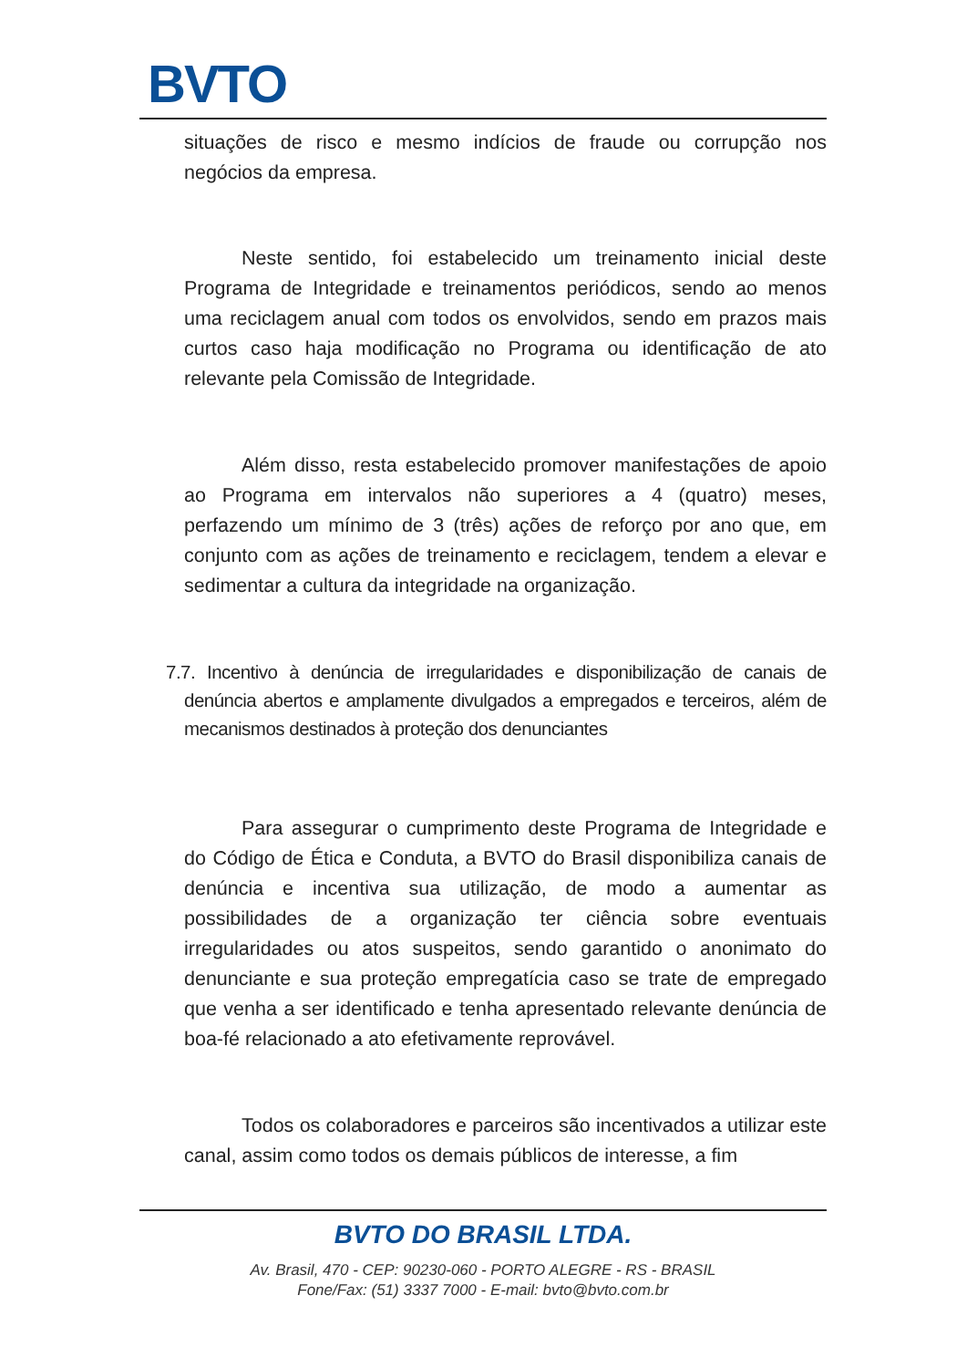BVTO
situações de risco e mesmo indícios de fraude ou corrupção nos negócios da empresa.
Neste sentido, foi estabelecido um treinamento inicial deste Programa de Integridade e treinamentos periódicos, sendo ao menos uma reciclagem anual com todos os envolvidos, sendo em prazos mais curtos caso haja modificação no Programa ou identificação de ato relevante pela Comissão de Integridade.
Além disso, resta estabelecido promover manifestações de apoio ao Programa em intervalos não superiores a 4 (quatro) meses, perfazendo um mínimo de 3 (três) ações de reforço por ano que, em conjunto com as ações de treinamento e reciclagem, tendem a elevar e sedimentar a cultura da integridade na organização.
7.7. Incentivo à denúncia de irregularidades e disponibilização de canais de denúncia abertos e amplamente divulgados a empregados e terceiros, além de mecanismos destinados à proteção dos denunciantes
Para assegurar o cumprimento deste Programa de Integridade e do Código de Ética e Conduta, a BVTO do Brasil disponibiliza canais de denúncia e incentiva sua utilização, de modo a aumentar as possibilidades de a organização ter ciência sobre eventuais irregularidades ou atos suspeitos, sendo garantido o anonimato do denunciante e sua proteção empregatícia caso se trate de empregado que venha a ser identificado e tenha apresentado relevante denúncia de boa-fé relacionado a ato efetivamente reprovável.
Todos os colaboradores e parceiros são incentivados a utilizar este canal, assim como todos os demais públicos de interesse, a fim
BVTO DO BRASIL LTDA.
Av. Brasil, 470 - CEP: 90230-060 - PORTO ALEGRE - RS - BRASIL
Fone/Fax: (51) 3337 7000 - E-mail: bvto@bvto.com.br